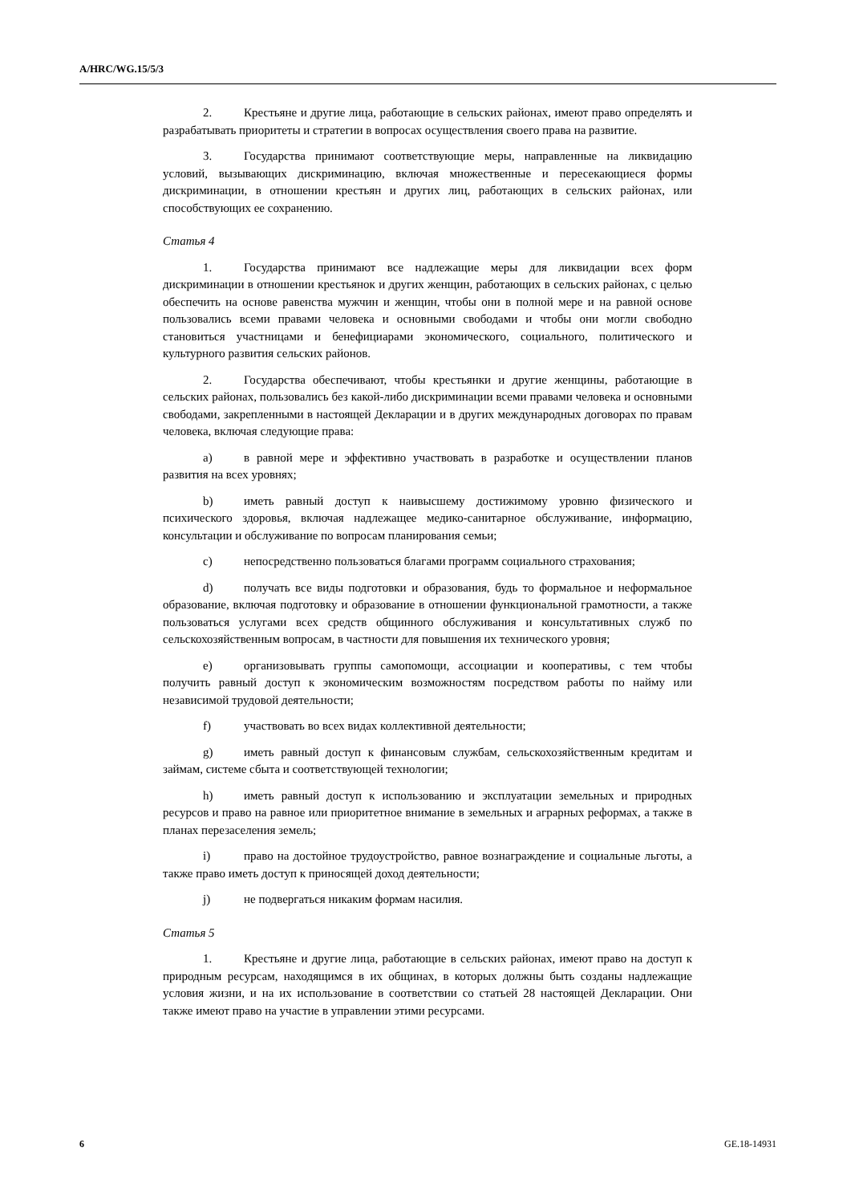A/HRC/WG.15/5/3
2. Крестьяне и другие лица, работающие в сельских районах, имеют право определять и разрабатывать приоритеты и стратегии в вопросах осуществления своего права на развитие.
3. Государства принимают соответствующие меры, направленные на ликвидацию условий, вызывающих дискриминацию, включая множественные и пересекающиеся формы дискриминации, в отношении крестьян и других лиц, работающих в сельских районах, или способствующих ее сохранению.
Статья 4
1. Государства принимают все надлежащие меры для ликвидации всех форм дискриминации в отношении крестьянок и других женщин, работающих в сельских районах, с целью обеспечить на основе равенства мужчин и женщин, чтобы они в полной мере и на равной основе пользовались всеми правами человека и основными свободами и чтобы они могли свободно становиться участницами и бенефициарами экономического, социального, политического и культурного развития сельских районов.
2. Государства обеспечивают, чтобы крестьянки и другие женщины, работающие в сельских районах, пользовались без какой-либо дискриминации всеми правами человека и основными свободами, закрепленными в настоящей Декларации и в других международных договорах по правам человека, включая следующие права:
a) в равной мере и эффективно участвовать в разработке и осуществлении планов развития на всех уровнях;
b) иметь равный доступ к наивысшему достижимому уровню физического и психического здоровья, включая надлежащее медико-санитарное обслуживание, информацию, консультации и обслуживание по вопросам планирования семьи;
c) непосредственно пользоваться благами программ социального страхования;
d) получать все виды подготовки и образования, будь то формальное и неформальное образование, включая подготовку и образование в отношении функциональной грамотности, а также пользоваться услугами всех средств общинного обслуживания и консультативных служб по сельскохозяйственным вопросам, в частности для повышения их технического уровня;
e) организовывать группы самопомощи, ассоциации и кооперативы, с тем чтобы получить равный доступ к экономическим возможностям посредством работы по найму или независимой трудовой деятельности;
f) участвовать во всех видах коллективной деятельности;
g) иметь равный доступ к финансовым службам, сельскохозяйственным кредитам и займам, системе сбыта и соответствующей технологии;
h) иметь равный доступ к использованию и эксплуатации земельных и природных ресурсов и право на равное или приоритетное внимание в земельных и аграрных реформах, а также в планах перезаселения земель;
i) право на достойное трудоустройство, равное вознаграждение и социальные льготы, а также право иметь доступ к приносящей доход деятельности;
j) не подвергаться никаким формам насилия.
Статья 5
1. Крестьяне и другие лица, работающие в сельских районах, имеют право на доступ к природным ресурсам, находящимся в их общинах, в которых должны быть созданы надлежащие условия жизни, и на их использование в соответствии со статьей 28 настоящей Декларации. Они также имеют право на участие в управлении этими ресурсами.
6 GE.18-14931